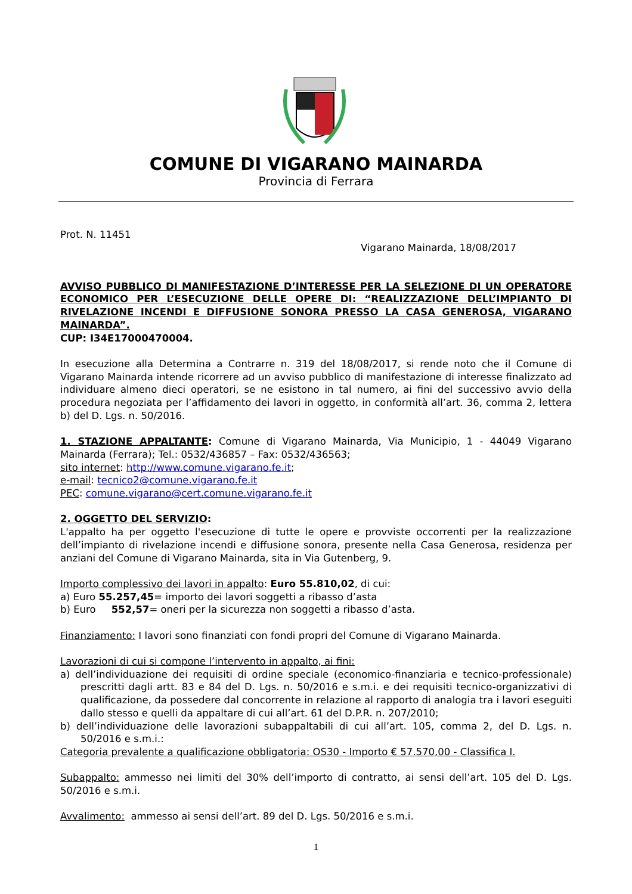COMUNE DI VIGARANO MAINARDA
Provincia di Ferrara
Prot. N. 11451
Vigarano Mainarda, 18/08/2017
AVVISO PUBBLICO DI MANIFESTAZIONE D’INTERESSE PER LA SELEZIONE DI UN OPERATORE ECONOMICO PER L’ESECUZIONE DELLE OPERE DI: “REALIZZAZIONE DELL’IMPIANTO DI RIVELAZIONE INCENDI E DIFFUSIONE SONORA PRESSO LA CASA GENEROSA, VIGARANO MAINARDA”.
CUP: I34E17000470004.
In esecuzione alla Determina a Contrarre n. 319 del 18/08/2017, si rende noto che il Comune di Vigarano Mainarda intende ricorrere ad un avviso pubblico di manifestazione di interesse finalizzato ad individuare almeno dieci operatori, se ne esistono in tal numero, ai fini del successivo avvio della procedura negoziata per l’affidamento dei lavori in oggetto, in conformità all’art. 36, comma 2, lettera b) del D. Lgs. n. 50/2016.
1. STAZIONE APPALTANTE: Comune di Vigarano Mainarda, Via Municipio, 1 - 44049 Vigarano Mainarda (Ferrara); Tel.: 0532/436857 – Fax: 0532/436563;
sito internet: http://www.comune.vigarano.fe.it;
e-mail: tecnico2@comune.vigarano.fe.it
PEC: comune.vigarano@cert.comune.vigarano.fe.it
2. OGGETTO DEL SERVIZIO:
L'appalto ha per oggetto l'esecuzione di tutte le opere e provviste occorrenti per la realizzazione dell’impianto di rivelazione incendi e diffusione sonora, presente nella Casa Generosa, residenza per anziani del Comune di Vigarano Mainarda, sita in Via Gutenberg, 9.
Importo complessivo dei lavori in appalto: Euro 55.810,02, di cui:
a) Euro 55.257,45= importo dei lavori soggetti a ribasso d’asta
b) Euro 552,57= oneri per la sicurezza non soggetti a ribasso d’asta.
Finanziamento: I lavori sono finanziati con fondi propri del Comune di Vigarano Mainarda.
Lavorazioni di cui si compone l’intervento in appalto, ai fini:
a) dell’individuazione dei requisiti di ordine speciale (economico-finanziaria e tecnico-professionale) prescritti dagli artt. 83 e 84 del D. Lgs. n. 50/2016 e s.m.i. e dei requisiti tecnico-organizzativi di qualificazione, da possedere dal concorrente in relazione al rapporto di analogia tra i lavori eseguiti dallo stesso e quelli da appaltare di cui all’art. 61 del D.P.R. n. 207/2010;
b) dell’individuazione delle lavorazioni subappaltabili di cui all’art. 105, comma 2, del D. Lgs. n. 50/2016 e s.m.i.:
Categoria prevalente a qualificazione obbligatoria: OS30 - Importo € 57.570,00 - Classifica I.
Subappalto: ammesso nei limiti del 30% dell’importo di contratto, ai sensi dell’art. 105 del D. Lgs. 50/2016 e s.m.i.
Avvalimento: ammesso ai sensi dell’art. 89 del D. Lgs. 50/2016 e s.m.i.
1